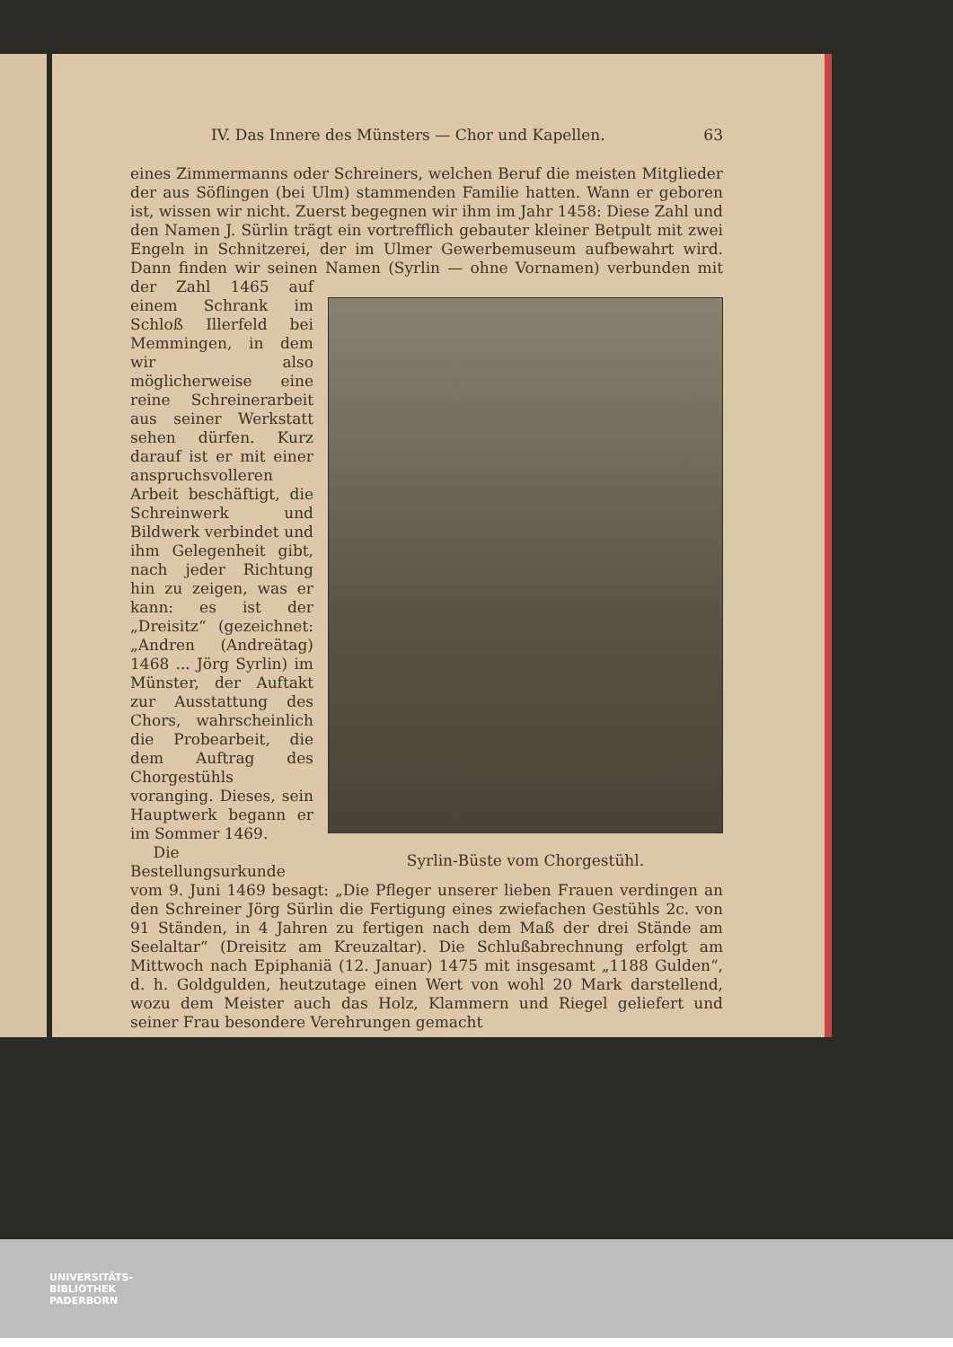IV. Das Innere des Münsters — Chor und Kapellen. 63
eines Zimmermanns oder Schreiners, welchen Beruf die meisten Mitglieder der aus Söflingen (bei Ulm) stammenden Familie hatten. Wann er geboren ist, wissen wir nicht. Zuerst begegnen wir ihm im Jahr 1458: Diese Zahl und den Namen J. Sürlin trägt ein vortrefflich gebauter kleiner Betpult mit zwei Engeln in Schnitzerei, der im Ulmer Gewerbemuseum aufbewahrt wird. Dann finden wir seinen Namen (Syrlin — ohne Vornamen) verbunden mit der Zahl Syrlin-Büste vom Chorgestühl. 1465 auf einem Schrank im Schloß Illerfeld bei Memmingen, in dem wir also möglicherweise eine reine Schreinerarbeit aus seiner Werkstatt sehen dürfen. Kurz darauf ist er mit einer anspruchsvolleren Arbeit beschäftigt, die Schreinwerk und Bildwerk verbindet und ihm Gelegenheit gibt, nach jeder Richtung hin zu zeigen, was er kann: es ist der „Dreisitz“ (gezeichnet: „Andren (Andreätag) 1468 ... Jörg Syrlin) im Münster, der Auftakt zur Ausstattung des Chors, wahrscheinlich die Probearbeit, die dem Auftrag des Chorgestühls voranging. Dieses, sein Hauptwerk begann er im Sommer 1469.
Die Bestellungsurkunde vom 9. Juni 1469 besagt: „Die Pfleger unserer lieben Frauen verdingen an den Schreiner Jörg Sürlin die Fertigung eines zwiefachen Gestühls 2c. von 91 Ständen, in 4 Jahren zu fertigen nach dem Maß der drei Stände am Seelaltar“ (Dreisitz am Kreuzaltar). Die Schlußabrechnung erfolgt am Mittwoch nach Epiphaniä (12. Januar) 1475 mit insgesamt „1188 Gulden“, d. h. Goldgulden, heutzutage einen Wert von wohl 20 Mark darstellend, wozu dem Meister auch das Holz, Klammern und Riegel geliefert und seiner Frau besondere Verehrungen gemacht
UNIVERSITÄTS-
BIBLIOTHEK
PADERBORN